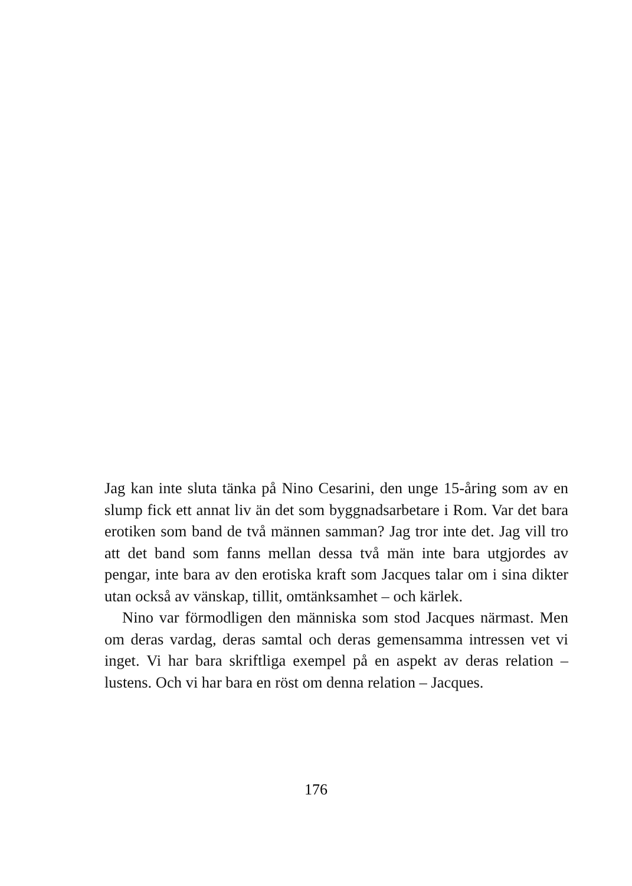Jag kan inte sluta tänka på Nino Cesarini, den unge 15-åring som av en slump fick ett annat liv än det som byggnadsarbetare i Rom. Var det bara erotiken som band de två männen samman? Jag tror inte det. Jag vill tro att det band som fanns mellan dessa två män inte bara utgjordes av pengar, inte bara av den erotiska kraft som Jacques talar om i sina dikter utan också av vänskap, tillit, omtänksamhet – och kärlek.
Nino var förmodligen den människa som stod Jacques närmast. Men om deras vardag, deras samtal och deras gemensamma intressen vet vi inget. Vi har bara skriftliga exempel på en aspekt av deras relation – lustens. Och vi har bara en röst om denna relation – Jacques.
176